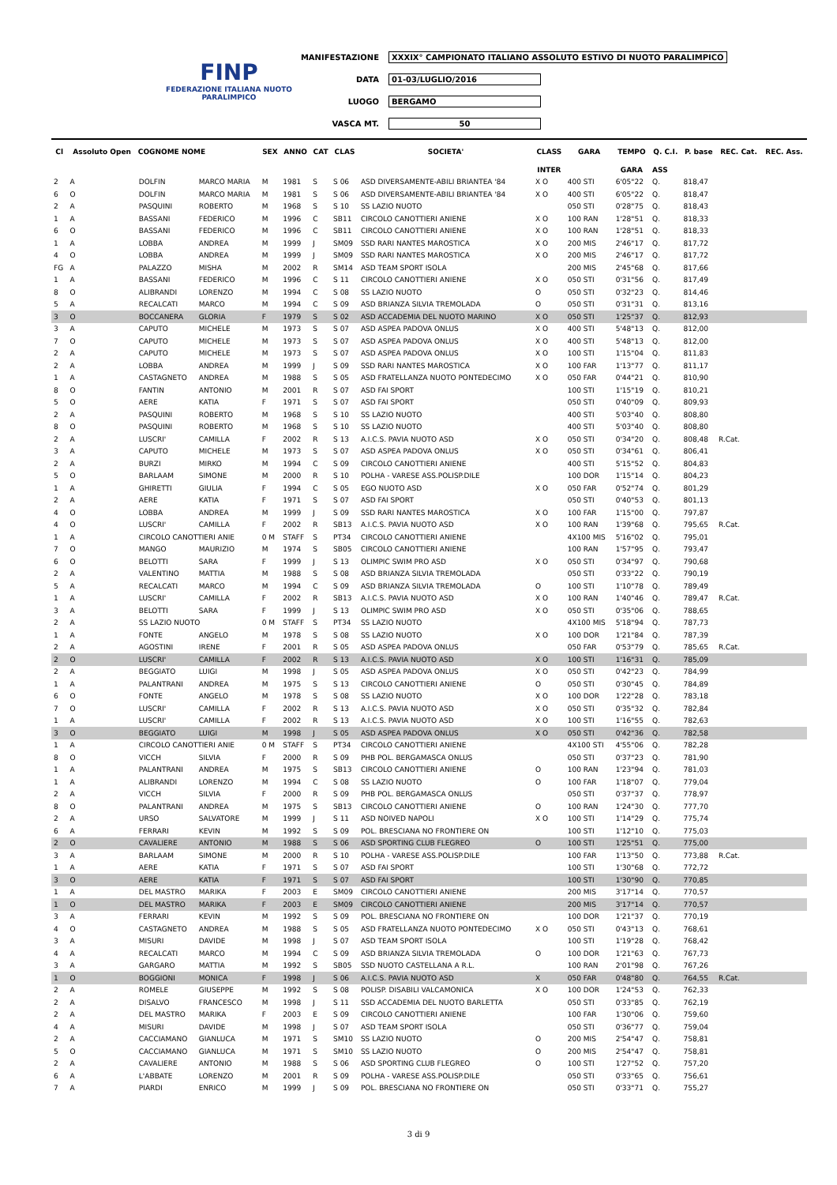FINP
FEDERAZIONE ITALIANA NUOTO PARALIMPICO
MANIFESTAZIONE XXXIX° CAMPIONATO ITALIANO ASSOLUTO ESTIVO DI NUOTO PARALIMPICO
DATA 01-03/LUGLIO/2016
LUOGO BERGAMO
VASCA MT. 50
| Cl | Assoluto Open | COGNOME NOME | | SEX | ANNO | CAT | CLAS | SOCIETA' | CLASS | GARA | TEMPO | Q. C.I. | P. base | REC. Cat. | REC. Ass. |
| --- | --- | --- | --- | --- | --- | --- | --- | --- | --- | --- | --- | --- | --- | --- | --- |
| | | | | | | | | | INTER | | GARA | ASS | | | |
| 2 | A | DOLFIN | MARCO MARIA | M | 1981 | S | S 06 | ASD DIVERSAMENTE-ABILI BRIANTEA '84 | X O | 400 STI | 6'05"22 | Q. | 818,47 | | |
| 6 | O | DOLFIN | MARCO MARIA | M | 1981 | S | S 06 | ASD DIVERSAMENTE-ABILI BRIANTEA '84 | X O | 400 STI | 6'05"22 | Q. | 818,47 | | |
| 2 | A | PASQUINI | ROBERTO | M | 1968 | S | S 10 | SS LAZIO NUOTO | | 050 STI | 0'28"75 | Q. | 818,43 | | |
| 1 | A | BASSANI | FEDERICO | M | 1996 | C | SB11 | CIRCOLO CANOTTIERI ANIENE | X O | 100 RAN | 1'28"51 | Q. | 818,33 | | |
| 6 | O | BASSANI | FEDERICO | M | 1996 | C | SB11 | CIRCOLO CANOTTIERI ANIENE | X O | 100 RAN | 1'28"51 | Q. | 818,33 | | |
| 1 | A | LOBBA | ANDREA | M | 1999 | J | SM09 | SSD RARI NANTES MAROSTICA | X O | 200 MIS | 2'46"17 | Q. | 817,72 | | |
| 4 | O | LOBBA | ANDREA | M | 1999 | J | SM09 | SSD RARI NANTES MAROSTICA | X O | 200 MIS | 2'46"17 | Q. | 817,72 | | |
| FG | A | PALAZZO | MISHA | M | 2002 | R | SM14 | ASD TEAM SPORT ISOLA | | 200 MIS | 2'45"68 | Q. | 817,66 | | |
| 1 | A | BASSANI | FEDERICO | M | 1996 | C | S 11 | CIRCOLO CANOTTIERI ANIENE | X O | 050 STI | 0'31"56 | Q. | 817,49 | | |
| 8 | O | ALIBRANDI | LORENZO | M | 1994 | C | S 08 | SS LAZIO NUOTO | O | 050 STI | 0'32"23 | Q. | 814,46 | | |
| 5 | A | RECALCATI | MARCO | M | 1994 | C | S 09 | ASD BRIANZA SILVIA TREMOLADA | O | 050 STI | 0'31"31 | Q. | 813,16 | | |
| 3 | O | BOCCANERA | GLORIA | F | 1979 | S | S 02 | ASD ACCADEMIA DEL NUOTO MARINO | X O | 050 STI | 1'25"37 | Q. | 812,93 | | |
| 3 | A | CAPUTO | MICHELE | M | 1973 | S | S 07 | ASD ASPEA PADOVA ONLUS | X O | 400 STI | 5'48"13 | Q. | 812,00 | | |
| 7 | O | CAPUTO | MICHELE | M | 1973 | S | S 07 | ASD ASPEA PADOVA ONLUS | X O | 400 STI | 5'48"13 | Q. | 812,00 | | |
| 2 | A | CAPUTO | MICHELE | M | 1973 | S | S 07 | ASD ASPEA PADOVA ONLUS | X O | 100 STI | 1'15"04 | Q. | 811,83 | | |
| 2 | A | LOBBA | ANDREA | M | 1999 | J | S 09 | SSD RARI NANTES MAROSTICA | X O | 100 FAR | 1'13"77 | Q. | 811,17 | | |
| 1 | A | CASTAGNETO | ANDREA | M | 1988 | S | S 05 | ASD FRATELLANZA NUOTO PONTEDECIMO | X O | 050 FAR | 0'44"21 | Q. | 810,90 | | |
| 8 | O | FANTIN | ANTONIO | M | 2001 | R | S 07 | ASD FAI SPORT | | 100 STI | 1'15"19 | Q. | 810,21 | | |
| 5 | O | AERE | KATIA | F | 1971 | S | S 07 | ASD FAI SPORT | | 050 STI | 0'40"09 | Q. | 809,93 | | |
| 2 | A | PASQUINI | ROBERTO | M | 1968 | S | S 10 | SS LAZIO NUOTO | | 400 STI | 5'03"40 | Q. | 808,80 | | |
| 8 | O | PASQUINI | ROBERTO | M | 1968 | S | S 10 | SS LAZIO NUOTO | | 400 STI | 5'03"40 | Q. | 808,80 | | |
| 2 | A | LUSCRI' | CAMILLA | F | 2002 | R | S 13 | A.I.C.S. PAVIA NUOTO ASD | X O | 050 STI | 0'34"20 | Q. | 808,48 | R.Cat. | |
| 3 | A | CAPUTO | MICHELE | M | 1973 | S | S 07 | ASD ASPEA PADOVA ONLUS | X O | 050 STI | 0'34"61 | Q. | 806,41 | | |
| 2 | A | BURZI | MIRKO | M | 1994 | C | S 09 | CIRCOLO CANOTTIERI ANIENE | | 400 STI | 5'15"52 | Q. | 804,83 | | |
| 5 | O | BARLAAM | SIMONE | M | 2000 | R | S 10 | POLHA - VARESE ASS.POLISP.DILE | | 100 DOR | 1'15"14 | Q. | 804,23 | | |
| 1 | A | GHIRETTI | GIULIA | F | 1994 | C | S 05 | EGO NUOTO ASD | X O | 050 FAR | 0'52"74 | Q. | 801,29 | | |
| 2 | A | AERE | KATIA | F | 1971 | S | S 07 | ASD FAI SPORT | | 050 STI | 0'40"53 | Q. | 801,13 | | |
| 4 | O | LOBBA | ANDREA | M | 1999 | J | S 09 | SSD RARI NANTES MAROSTICA | X O | 100 FAR | 1'15"00 | Q. | 797,87 | | |
| 4 | O | LUSCRI' | CAMILLA | F | 2002 | R | SB13 | A.I.C.S. PAVIA NUOTO ASD | X O | 100 RAN | 1'39"68 | Q. | 795,65 | R.Cat. | |
| 1 | A | CIRCOLO CANOTTIERI ANIE | | 0 M | STAFF | S | PT34 | CIRCOLO CANOTTIERI ANIENE | | 4X100 MIS | 5'16"02 | Q. | 795,01 | | |
| 7 | O | MANGO | MAURIZIO | M | 1974 | S | SB05 | CIRCOLO CANOTTIERI ANIENE | | 100 RAN | 1'57"95 | Q. | 793,47 | | |
| 6 | O | BELOTTI | SARA | F | 1999 | J | S 13 | OLIMPIC SWIM PRO ASD | X O | 050 STI | 0'34"97 | Q. | 790,68 | | |
| 2 | A | VALENTINO | MATTIA | M | 1988 | S | S 08 | ASD BRIANZA SILVIA TREMOLADA | | 050 STI | 0'33"22 | Q. | 790,19 | | |
| 5 | A | RECALCATI | MARCO | M | 1994 | C | S 09 | ASD BRIANZA SILVIA TREMOLADA | O | 100 STI | 1'10"78 | Q. | 789,49 | | |
| 1 | A | LUSCRI' | CAMILLA | F | 2002 | R | SB13 | A.I.C.S. PAVIA NUOTO ASD | X O | 100 RAN | 1'40"46 | Q. | 789,47 | R.Cat. | |
| 3 | A | BELOTTI | SARA | F | 1999 | J | S 13 | OLIMPIC SWIM PRO ASD | X O | 050 STI | 0'35"06 | Q. | 788,65 | | |
| 2 | A | SS LAZIO NUOTO | | 0 M | STAFF | S | PT34 | SS LAZIO NUOTO | | 4X100 MIS | 5'18"94 | Q. | 787,73 | | |
| 1 | A | FONTE | ANGELO | M | 1978 | S | S 08 | SS LAZIO NUOTO | X O | 100 DOR | 1'21"84 | Q. | 787,39 | | |
| 2 | A | AGOSTINI | IRENE | F | 2001 | R | S 05 | ASD ASPEA PADOVA ONLUS | | 050 FAR | 0'53"79 | Q. | 785,65 | R.Cat. | |
| 2 | O | LUSCRI' | CAMILLA | F | 2002 | R | S 13 | A.I.C.S. PAVIA NUOTO ASD | X O | 100 STI | 1'16"31 | Q. | 785,09 | | |
| 2 | A | BEGGIATO | LUIGI | M | 1998 | J | S 05 | ASD ASPEA PADOVA ONLUS | X O | 050 STI | 0'42"23 | Q. | 784,99 | | |
| 1 | A | PALANTRANI | ANDREA | M | 1975 | S | S 13 | CIRCOLO CANOTTIERI ANIENE | O | 050 STI | 0'30"45 | Q. | 784,89 | | |
| 6 | O | FONTE | ANGELO | M | 1978 | S | S 08 | SS LAZIO NUOTO | X O | 100 DOR | 1'22"28 | Q. | 783,18 | | |
| 7 | O | LUSCRI' | CAMILLA | F | 2002 | R | S 13 | A.I.C.S. PAVIA NUOTO ASD | X O | 050 STI | 0'35"32 | Q. | 782,84 | | |
| 1 | A | LUSCRI' | CAMILLA | F | 2002 | R | S 13 | A.I.C.S. PAVIA NUOTO ASD | X O | 100 STI | 1'16"55 | Q. | 782,63 | | |
| 3 | O | BEGGIATO | LUIGI | M | 1998 | J | S 05 | ASD ASPEA PADOVA ONLUS | X O | 050 STI | 0'42"36 | Q. | 782,58 | | |
| 1 | A | CIRCOLO CANOTTIERI ANIE | | 0 M | STAFF | S | PT34 | CIRCOLO CANOTTIERI ANIENE | | 4X100 STI | 4'55"06 | Q. | 782,28 | | |
| 8 | O | VICCH | SILVIA | F | 2000 | R | S 09 | PHB POL. BERGAMASCA ONLUS | | 050 STI | 0'37"23 | Q. | 781,90 | | |
| 1 | A | PALANTRANI | ANDREA | M | 1975 | S | SB13 | CIRCOLO CANOTTIERI ANIENE | O | 100 RAN | 1'23"94 | Q. | 781,03 | | |
| 1 | A | ALIBRANDI | LORENZO | M | 1994 | C | S 08 | SS LAZIO NUOTO | O | 100 FAR | 1'18"07 | Q. | 779,04 | | |
| 2 | A | VICCH | SILVIA | F | 2000 | R | S 09 | PHB POL. BERGAMASCA ONLUS | | 050 STI | 0'37"37 | Q. | 778,97 | | |
| 8 | O | PALANTRANI | ANDREA | M | 1975 | S | SB13 | CIRCOLO CANOTTIERI ANIENE | O | 100 RAN | 1'24"30 | Q. | 777,70 | | |
| 2 | A | URSO | SALVATORE | M | 1999 | J | S 11 | ASD NOIVED NAPOLI | X O | 100 STI | 1'14"29 | Q. | 775,74 | | |
| 6 | A | FERRARI | KEVIN | M | 1992 | S | S 09 | POL. BRESCIANA NO FRONTIERE ON | | 100 STI | 1'12"10 | Q. | 775,03 | | |
| 2 | O | CAVALIERE | ANTONIO | M | 1988 | S | S 06 | ASD SPORTING CLUB FLEGREO | O | 100 STI | 1'25"51 | Q. | 775,00 | | |
| 3 | A | BARLAAM | SIMONE | M | 2000 | R | S 10 | POLHA - VARESE ASS.POLISP.DILE | | 100 FAR | 1'13"50 | Q. | 773,88 | R.Cat. | |
| 1 | A | AERE | KATIA | F | 1971 | S | S 07 | ASD FAI SPORT | | 100 STI | 1'30"68 | Q. | 772,72 | | |
| 3 | O | AERE | KATIA | F | 1971 | S | S 07 | ASD FAI SPORT | | 100 STI | 1'30"90 | Q. | 770,85 | | |
| 1 | A | DEL MASTRO | MARIKA | F | 2003 | E | SM09 | CIRCOLO CANOTTIERI ANIENE | | 200 MIS | 3'17"14 | Q. | 770,57 | | |
| 1 | O | DEL MASTRO | MARIKA | F | 2003 | E | SM09 | CIRCOLO CANOTTIERI ANIENE | | 200 MIS | 3'17"14 | Q. | 770,57 | | |
| 3 | A | FERRARI | KEVIN | M | 1992 | S | S 09 | POL. BRESCIANA NO FRONTIERE ON | | 100 DOR | 1'21"37 | Q. | 770,19 | | |
| 4 | O | CASTAGNETO | ANDREA | M | 1988 | S | S 05 | ASD FRATELLANZA NUOTO PONTEDECIMO | X O | 050 STI | 0'43"13 | Q. | 768,61 | | |
| 3 | A | MISURI | DAVIDE | M | 1998 | J | S 07 | ASD TEAM SPORT ISOLA | | 100 STI | 1'19"28 | Q. | 768,42 | | |
| 4 | A | RECALCATI | MARCO | M | 1994 | C | S 09 | ASD BRIANZA SILVIA TREMOLADA | O | 100 DOR | 1'21"63 | Q. | 767,73 | | |
| 3 | A | GARGARO | MATTIA | M | 1992 | S | SB05 | SSD NUOTO CASTELLANA A R.L. | | 100 RAN | 2'01"98 | Q. | 767,26 | | |
| 1 | O | BOGGIONI | MONICA | F | 1998 | J | S 06 | A.I.C.S. PAVIA NUOTO ASD | X | 050 FAR | 0'48"80 | Q. | 764,55 | R.Cat. | |
| 2 | A | ROMELE | GIUSEPPE | M | 1992 | S | S 08 | POLISP. DISABILI VALCAMONICA | X O | 100 DOR | 1'24"53 | Q. | 762,33 | | |
| 2 | A | DISALVO | FRANCESCO | M | 1998 | J | S 11 | SSD ACCADEMIA DEL NUOTO BARLETTA | | 050 STI | 0'33"85 | Q. | 762,19 | | |
| 2 | A | DEL MASTRO | MARIKA | F | 2003 | E | S 09 | CIRCOLO CANOTTIERI ANIENE | | 100 FAR | 1'30"06 | Q. | 759,60 | | |
| 4 | A | MISURI | DAVIDE | M | 1998 | J | S 07 | ASD TEAM SPORT ISOLA | | 050 STI | 0'36"77 | Q. | 759,04 | | |
| 2 | A | CACCIAMANO | GIANLUCA | M | 1971 | S | SM10 | SS LAZIO NUOTO | O | 200 MIS | 2'54"47 | Q. | 758,81 | | |
| 5 | O | CACCIAMANO | GIANLUCA | M | 1971 | S | SM10 | SS LAZIO NUOTO | O | 200 MIS | 2'54"47 | Q. | 758,81 | | |
| 2 | A | CAVALIERE | ANTONIO | M | 1988 | S | S 06 | ASD SPORTING CLUB FLEGREO | O | 100 STI | 1'27"52 | Q. | 757,20 | | |
| 6 | A | L'ABBATE | LORENZO | M | 2001 | R | S 09 | POLHA - VARESE ASS.POLISP.DILE | | 050 STI | 0'33"65 | Q. | 756,61 | | |
| 7 | A | PIARDI | ENRICO | M | 1999 | J | S 09 | POL. BRESCIANA NO FRONTIERE ON | | 050 STI | 0'33"71 | Q. | 755,27 | | |
3 di 9